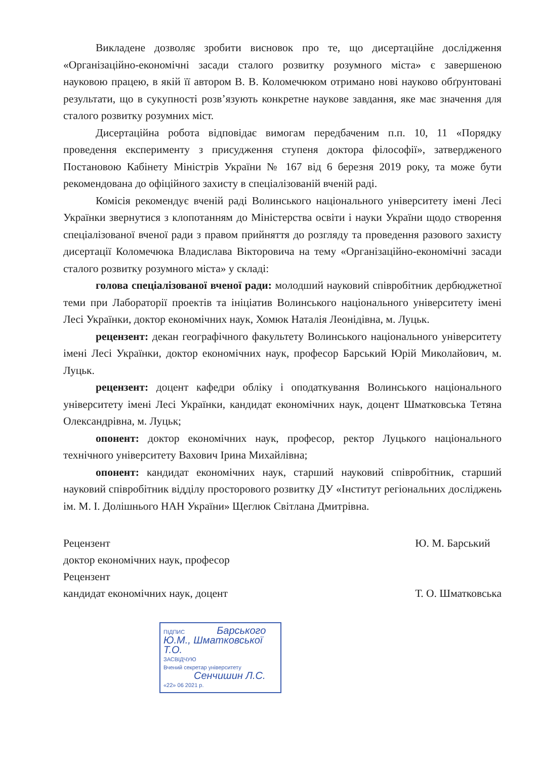Викладене дозволяє зробити висновок про те, що дисертаційне дослідження «Організаційно-економічні засади сталого розвитку розумного міста» є завершеною науковою працею, в якій її автором В. В. Коломечюком отримано нові науково обґрунтовані результати, що в сукупності розв’язують конкретне наукове завдання, яке має значення для сталого розвитку розумних міст.
Дисертаційна робота відповідає вимогам передбаченим п.п. 10, 11 «Порядку проведення експерименту з присудження ступеня доктора філософії», затвердженого Постановою Кабінету Міністрів України № 167 від 6 березня 2019 року, та може бути рекомендована до офіційного захисту в спеціалізованій вченій раді.
Комісія рекомендує вченій раді Волинського національного університету імені Лесі Українки звернутися з клопотанням до Міністерства освіти і науки України щодо створення спеціалізованої вченої ради з правом прийняття до розгляду та проведення разового захисту дисертації Коломечюка Владислава Вікторовича на тему «Організаційно-економічні засади сталого розвитку розумного міста» у складі:
голова спеціалізованої вченої ради: молодший науковий співробітник дербюджетної теми при Лабораторії проектів та ініціатив Волинського національного університету імені Лесі Українки, доктор економічних наук, Хомюк Наталія Леонідівна, м. Луцьк.
рецензент: декан географічного факультету Волинського національного університету імені Лесі Українки, доктор економічних наук, професор Барський Юрій Миколайович, м. Луцьк.
рецензент: доцент кафедри обліку і оподаткування Волинського національного університету імені Лесі Українки, кандидат економічних наук, доцент Шматковська Тетяна Олександрівна, м. Луцьк;
опонент: доктор економічних наук, професор, ректор Луцького національного технічного університету Вахович Ірина Михайлівна;
опонент: кандидат економічних наук, старший науковий співробітник, старший науковий співробітник відділу просторового розвитку ДУ «Інститут регіональних досліджень ім. М. І. Долішнього НАН України» Щеглюк Світлана Дмитрівна.
Рецензент
доктор економічних наук, професор
Рецензент
кандидат економічних наук, доцент
Ю. М. Барський
Т. О. Шматковська
ПІДПИС Барського Ю.М., Шматковської Т.О.
ЗАСВІДЧУЮ
Вчений секретар університету Сенчишин Л.С.
«22» 06 2021 р.